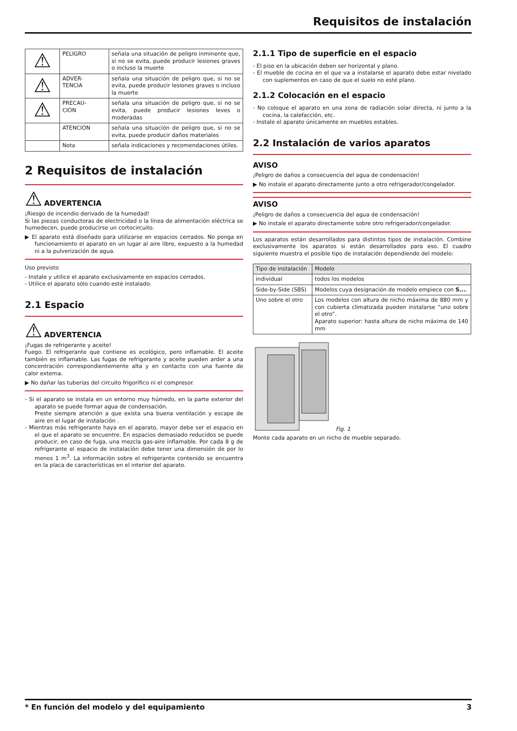Requisitos de instalación
| ⚠ | PELIGRO | señala una situación de peligro inminente que, si no se evita, puede producir lesiones graves o incluso la muerte |
| ⚠ | ADVER- TENCIA | señala una situación de peligro que, si no se evita, puede producir lesiones graves o incluso la muerte |
| ⚠ | PRECAU- CIÓN | señala una situación de peligro que, si no se evita, puede producir lesiones leves o moderadas |
| | ATENCIÓN | señala una situación de peligro que, si no se evita, puede producir daños materiales |
| | Nota | señala indicaciones y recomendaciones útiles. |
2 Requisitos de instalación
⚠ ADVERTENCIA
¡Riesgo de incendio derivado de la humedad!
Si las piezas conductoras de electricidad o la línea de alimentación eléctrica se humedecen, puede producirse un cortocircuito.
▶ El aparato está diseñado para utilizarse en espacios cerrados. No ponga en funcionamiento el aparato en un lugar al aire libre, expuesto a la humedad ni a la pulverización de agua.
Uso previsto
- Instale y utilice el aparato exclusivamente en espacios cerrados.
- Utilice el aparato sólo cuando esté instalado.
2.1 Espacio
⚠ ADVERTENCIA
¡Fugas de refrigerante y aceite!
Fuego. El refrigerante que contiene es ecológico, pero inflamable. El aceite también es inflamable. Las fugas de refrigerante y aceite pueden arder a una concentración correspondientemente alta y en contacto con una fuente de calor externa.
▶ No dañar las tuberías del circuito frigorífico ni el compresor.
- Si el aparato se instala en un entorno muy húmedo, en la parte exterior del aparato se puede formar agua de condensación.
Preste siempre atención a que exista una buena ventilación y escape de aire en el lugar de instalación .
- Mientras más refrigerante haya en el aparato, mayor debe ser el espacio en el que el aparato se encuentre. En espacios demasiado reducidos se puede producir, en caso de fuga, una mezcla gas-aire inflamable. Por cada 8 g de refrigerante el espacio de instalación debe tener una dimensión de por lo menos 1 m<sup>3</sup>. La información sobre el refrigerante contenido se encuentra en la placa de características en el interior del aparato.
2.1.1 Tipo de superficie en el espacio
- El piso en la ubicación deben ser horizontal y plano.
- El mueble de cocina en el que va a instalarse el aparato debe estar nivelado con suplementos en caso de que el suelo no esté plano.
2.1.2 Colocación en el espacio
- No coloque el aparato en una zona de radiación solar directa, ni junto a la cocina, la calefacción, etc.
- Instale el aparato únicamente en muebles estables.
2.2 Instalación de varios aparatos
AVISO
¡Peligro de daños a consecuencia del agua de condensación!
▶ No instale el aparato directamente junto a otro refrigerador/congelador.
AVISO
¡Peligro de daños a consecuencia del agua de condensación!
▶ No instale el aparato directamente sobre otro refrigerador/congelador.
Los aparatos están desarrollados para distintos tipos de instalación. Combine exclusivamente los aparatos si están desarrollados para eso. El cuadro siguiente muestra el posible tipo de instalación dependiendo del modelo:
| Tipo de instalación | Modelo |
| --- | --- |
| individual | todos los modelos |
| Side-by-Side (SBS) | Modelos cuya designación de modelo empiece con S... . |
| Uno sobre el otro | Los modelos con altura de nicho máxima de 880 mm y con cubierta climatizada pueden instalarse “uno sobre el otro”. Aparato superior: hasta altura de nicho máxima de 140 mm |
Fig. 1
Monte cada aparato en un nicho de mueble separado.
* En función del modelo y del equipamiento 3